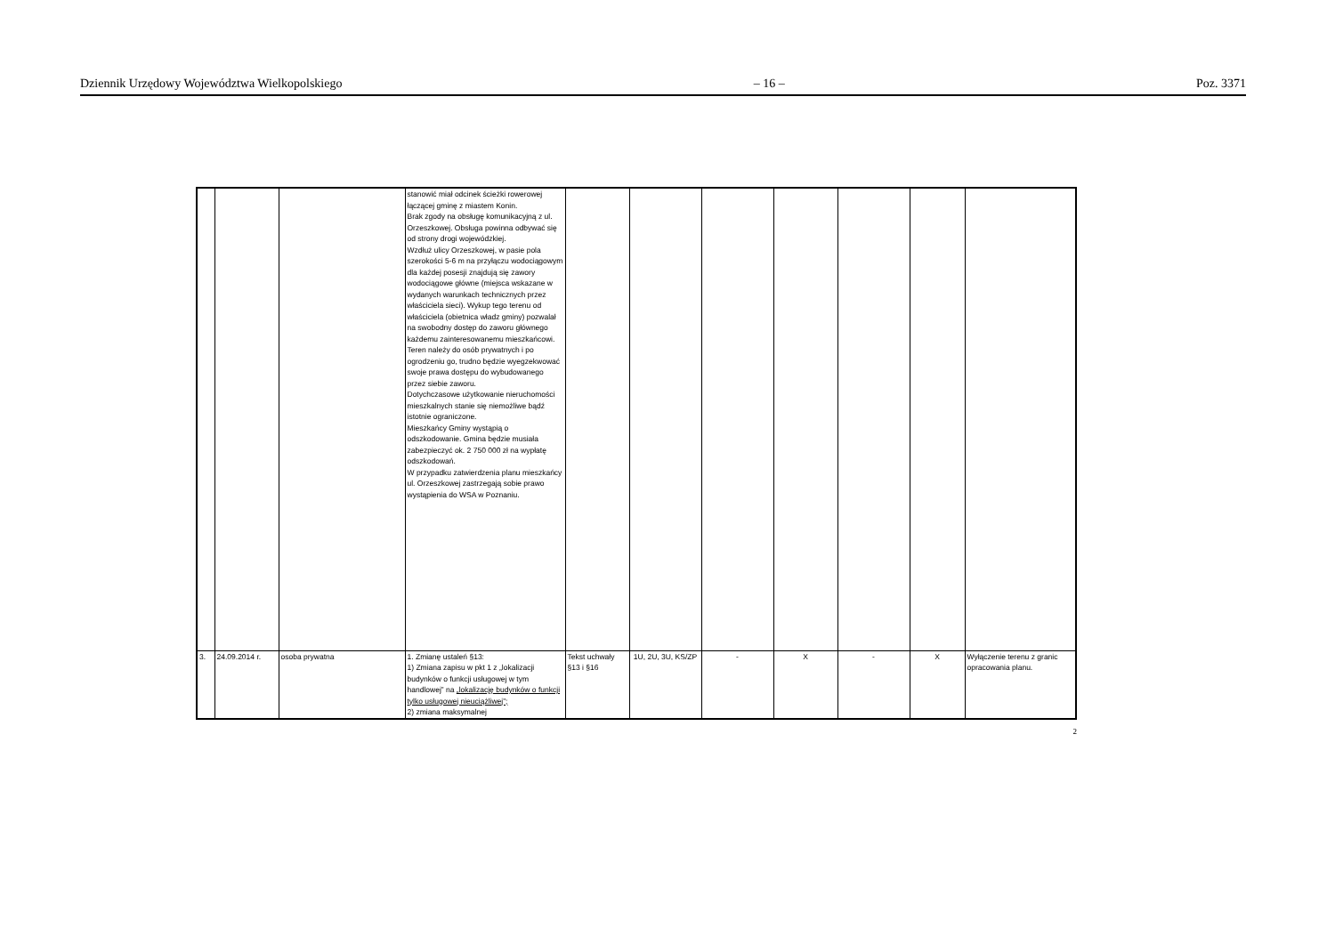Dziennik Urzędowy Województwa Wielkopolskiego – 16 – Poz. 3371
| | | | stanowić miał odcinek ścieżki rowerowej łączącej gminę z miastem Konin. Brak zgody na obsługę komunikacyjną z ul. Orzeszkowej. Obsługa powinna odbywać się od strony drogi wojewódzkiej. Wzdłuż ulicy Orzeszkowej, w pasie pola szerokości 5-6 m na przyłączu wodociągowym dla każdej posesji znajdują się zawory wodociągowe główne (miejsca wskazane w wydanych warunkach technicznych przez właściciela sieci). Wykup tego terenu od właściciela (obietnica władz gminy) pozwalał na swobodny dostęp do zaworu głównego każdemu zainteresowanemu mieszkańcowi. Teren należy do osób prywatnych i po ogrodzeniu go, trudno będzie wyegzekwować swoje prawa dostępu do wybudowanego przez siebie zaworu. Dotychczasowe użytkowanie nieruchomości mieszkalnych stanie się niemożliwe bądź istotnie ograniczone. Mieszkańcy Gminy wystąpią o odszkodowanie. Gmina będzie musiała zabezpieczyć ok. 2 750 000 zł na wypłatę odszkodowań. W przypadku zatwierdzenia planu mieszkańcy ul. Orzeszkowej zastrzegają sobie prawo wystąpienia do WSA w Poznaniu. | | | | | | | |
| 3. | 24.09.2014 r. | osoba prywatna | 1. Zmianę ustaleń §13: 1) Zmiana zapisu w pkt 1 z „lokalizacji budynków o funkcji usługowej w tym handlowej” na „lokalizację budynków o funkcji tylko usługowej nieuciążliwej”; 2) zmiana maksymalnej | Tekst uchwały §13 i §16 | 1U, 2U, 3U, KS/ZP | - | X | - | X | Wyłączenie terenu z granic opracowania planu. |
2